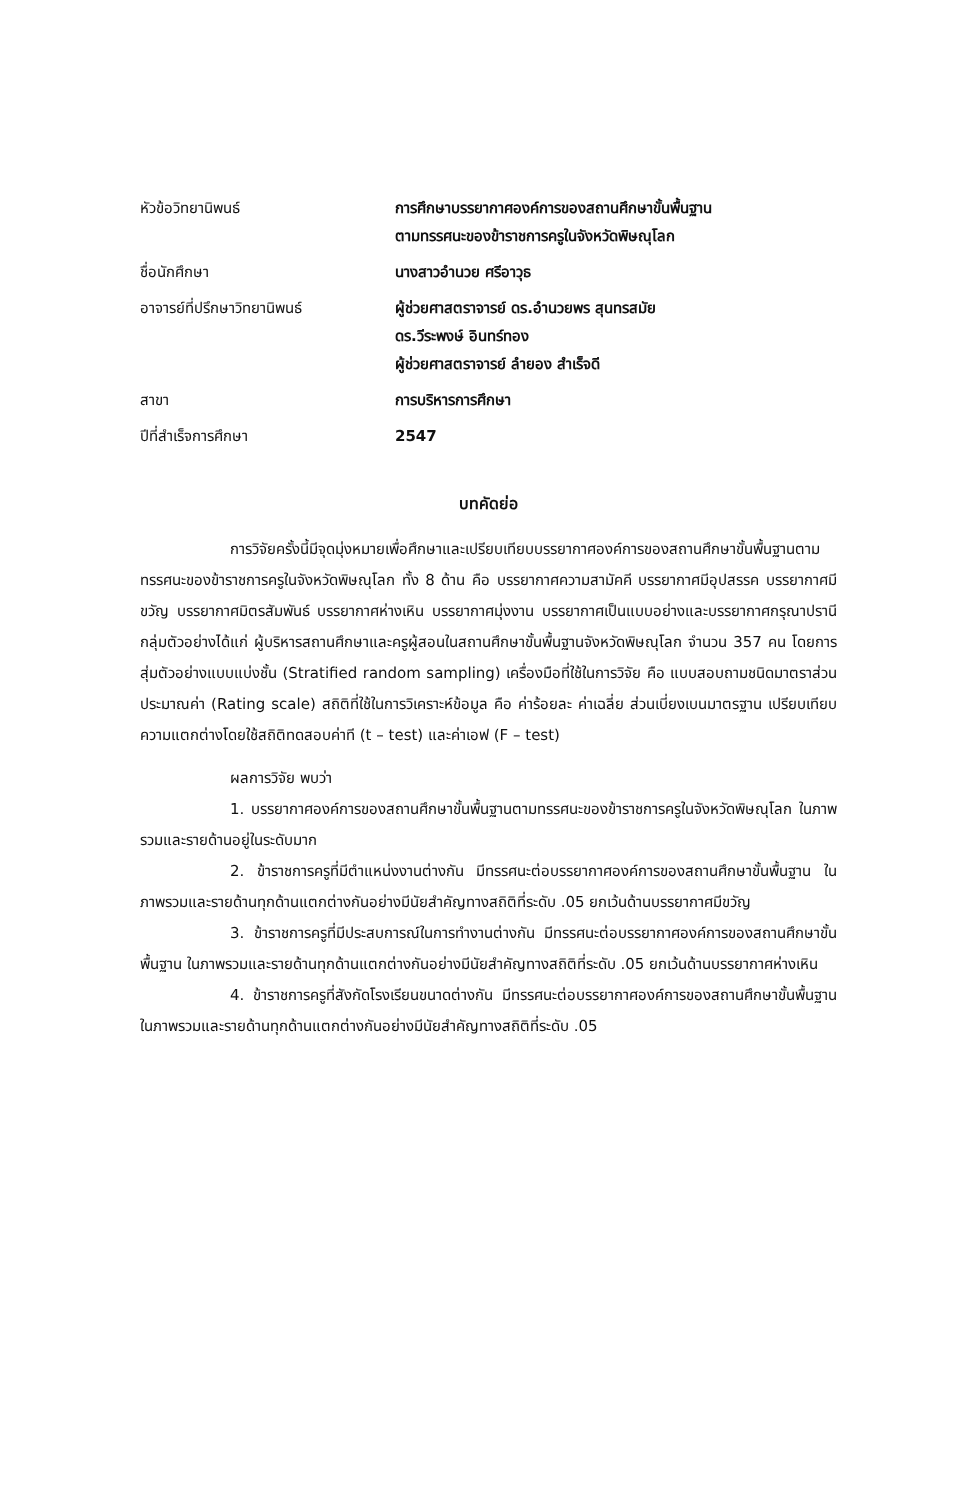| หัวข้อวิทยานิพนธ์ | การศึกษาบรรยากาศองค์การของสถานศึกษาขั้นพื้นฐาน ตามทรรศนะของข้าราชการครูในจังหวัดพิษณุโลก |
| ชื่อนักศึกษา | นางสาวอำนวย ศรีอาวุธ |
| อาจารย์ที่ปรึกษาวิทยานิพนธ์ | ผู้ช่วยศาสตราจารย์ ดร.อำนวยพร สุนทรสมัย ดร.วีระพงษ์ อินทร์ทอง ผู้ช่วยศาสตราจารย์ ลำยอง สำเร็จดี |
| สาขา | การบริหารการศึกษา |
| ปีที่สำเร็จการศึกษา | 2547 |
บทคัดย่อ
การวิจัยครั้งนี้มีจุดมุ่งหมายเพื่อศึกษาและเปรียบเทียบบรรยากาศองค์การของสถานศึกษาขั้นพื้นฐานตามทรรศนะของข้าราชการครูในจังหวัดพิษณุโลก ทั้ง 8 ด้าน คือ บรรยากาศความสามัคคี บรรยากาศมีอุปสรรค บรรยากาศมีขวัญ บรรยากาศมิตรสัมพันธ์ บรรยากาศห่างเหิน บรรยากาศมุ่งงาน บรรยากาศเป็นแบบอย่างและบรรยากาศกรุณาปรานี กลุ่มตัวอย่างได้แก่ ผู้บริหารสถานศึกษาและครูผู้สอนในสถานศึกษาขั้นพื้นฐานจังหวัดพิษณุโลก จำนวน 357 คน โดยการสุ่มตัวอย่างแบบแบ่งชั้น (Stratified random sampling) เครื่องมือที่ใช้ในการวิจัย คือ แบบสอบถามชนิดมาตราส่วนประมาณค่า (Rating scale) สถิติที่ใช้ในการวิเคราะห์ข้อมูล คือ ค่าร้อยละ ค่าเฉลี่ย ส่วนเบี่ยงเบนมาตรฐาน เปรียบเทียบความแตกต่างโดยใช้สถิติทดสอบค่าที (t – test) และค่าเอฟ (F – test)
ผลการวิจัย พบว่า
1. บรรยากาศองค์การของสถานศึกษาขั้นพื้นฐานตามทรรศนะของข้าราชการครูในจังหวัดพิษณุโลก ในภาพรวมและรายด้านอยู่ในระดับมาก
2. ข้าราชการครูที่มีตำแหน่งงานต่างกัน มีทรรศนะต่อบรรยากาศองค์การของสถานศึกษาขั้นพื้นฐาน ในภาพรวมและรายด้านทุกด้านแตกต่างกันอย่างมีนัยสำคัญทางสถิติที่ระดับ .05 ยกเว้นด้านบรรยากาศมีขวัญ
3. ข้าราชการครูที่มีประสบการณ์ในการทำงานต่างกัน มีทรรศนะต่อบรรยากาศองค์การของสถานศึกษาขั้นพื้นฐาน ในภาพรวมและรายด้านทุกด้านแตกต่างกันอย่างมีนัยสำคัญทางสถิติที่ระดับ .05 ยกเว้นด้านบรรยากาศห่างเหิน
4. ข้าราชการครูที่สังกัดโรงเรียนขนาดต่างกัน มีทรรศนะต่อบรรยากาศองค์การของสถานศึกษาขั้นพื้นฐาน ในภาพรวมและรายด้านทุกด้านแตกต่างกันอย่างมีนัยสำคัญทางสถิติที่ระดับ .05